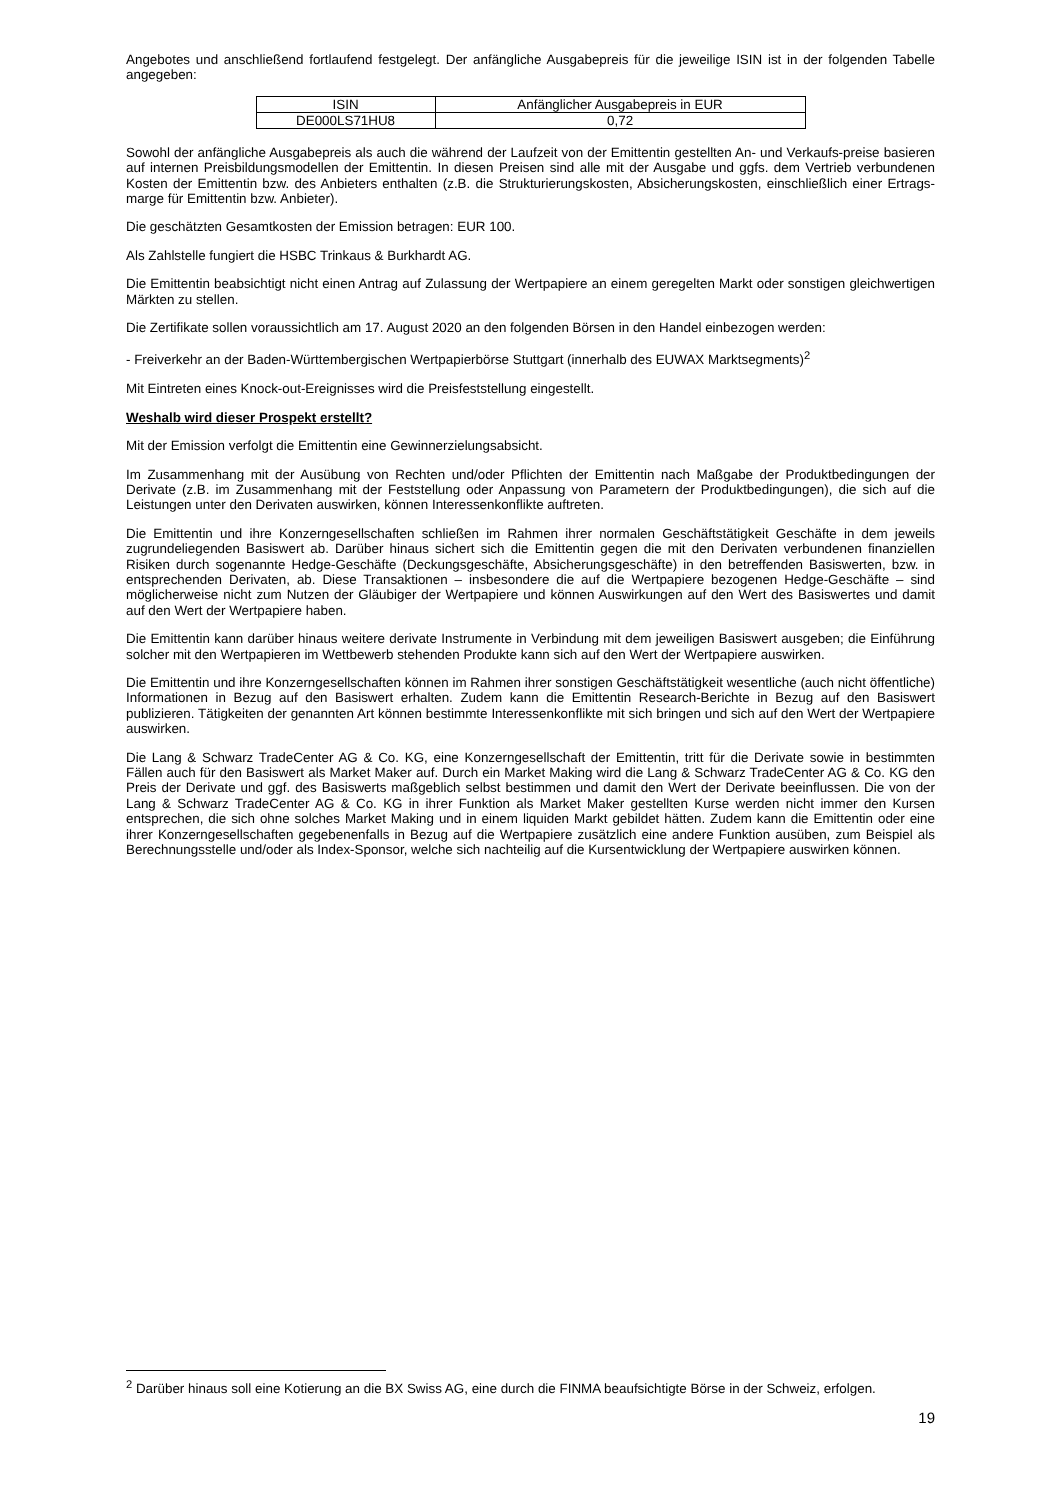Angebotes und anschließend fortlaufend festgelegt. Der anfängliche Ausgabepreis für die jeweilige ISIN ist in der folgenden Tabelle angegeben:
| ISIN | Anfänglicher Ausgabepreis in EUR |
| DE000LS71HU8 | 0,72 |
Sowohl der anfängliche Ausgabepreis als auch die während der Laufzeit von der Emittentin gestellten An- und Verkaufs-preise basieren auf internen Preisbildungsmodellen der Emittentin. In diesen Preisen sind alle mit der Ausgabe und ggfs. dem Vertrieb verbundenen Kosten der Emittentin bzw. des Anbieters enthalten (z.B. die Strukturierungskosten, Absicherungskosten, einschließlich einer Ertrags-marge für Emittentin bzw. Anbieter).
Die geschätzten Gesamtkosten der Emission betragen: EUR 100.
Als Zahlstelle fungiert die HSBC Trinkaus & Burkhardt AG.
Die Emittentin beabsichtigt nicht einen Antrag auf Zulassung der Wertpapiere an einem geregelten Markt oder sonstigen gleichwertigen Märkten zu stellen.
Die Zertifikate sollen voraussichtlich am 17. August 2020 an den folgenden Börsen in den Handel einbezogen werden:
- Freiverkehr an der Baden-Württembergischen Wertpapierbörse Stuttgart (innerhalb des EUWAX Marktsegments)<sup>2</sup>
Mit Eintreten eines Knock-out-Ereignisses wird die Preisfeststellung eingestellt.
Weshalb wird dieser Prospekt erstellt?
Mit der Emission verfolgt die Emittentin eine Gewinnerzielungsabsicht.
Im Zusammenhang mit der Ausübung von Rechten und/oder Pflichten der Emittentin nach Maßgabe der Produktbedingungen der Derivate (z.B. im Zusammenhang mit der Feststellung oder Anpassung von Parametern der Produktbedingungen), die sich auf die Leistungen unter den Derivaten auswirken, können Interessenkonflikte auftreten.
Die Emittentin und ihre Konzerngesellschaften schließen im Rahmen ihrer normalen Geschäftstätigkeit Geschäfte in dem jeweils zugrundeliegenden Basiswert ab. Darüber hinaus sichert sich die Emittentin gegen die mit den Derivaten verbundenen finanziellen Risiken durch sogenannte Hedge-Geschäfte (Deckungsgeschäfte, Absicherungsgeschäfte) in den betreffenden Basiswerten, bzw. in entsprechenden Derivaten, ab. Diese Transaktionen – insbesondere die auf die Wertpapiere bezogenen Hedge-Geschäfte – sind möglicherweise nicht zum Nutzen der Gläubiger der Wertpapiere und können Auswirkungen auf den Wert des Basiswertes und damit auf den Wert der Wertpapiere haben.
Die Emittentin kann darüber hinaus weitere derivate Instrumente in Verbindung mit dem jeweiligen Basiswert ausgeben; die Einführung solcher mit den Wertpapieren im Wettbewerb stehenden Produkte kann sich auf den Wert der Wertpapiere auswirken.
Die Emittentin und ihre Konzerngesellschaften können im Rahmen ihrer sonstigen Geschäftstätigkeit wesentliche (auch nicht öffentliche) Informationen in Bezug auf den Basiswert erhalten. Zudem kann die Emittentin Research-Berichte in Bezug auf den Basiswert publizieren. Tätigkeiten der genannten Art können bestimmte Interessenkonflikte mit sich bringen und sich auf den Wert der Wertpapiere auswirken.
Die Lang & Schwarz TradeCenter AG & Co. KG, eine Konzerngesellschaft der Emittentin, tritt für die Derivate sowie in bestimmten Fällen auch für den Basiswert als Market Maker auf. Durch ein Market Making wird die Lang & Schwarz TradeCenter AG & Co. KG den Preis der Derivate und ggf. des Basiswerts maßgeblich selbst bestimmen und damit den Wert der Derivate beeinflussen. Die von der Lang & Schwarz TradeCenter AG & Co. KG in ihrer Funktion als Market Maker gestellten Kurse werden nicht immer den Kursen entsprechen, die sich ohne solches Market Making und in einem liquiden Markt gebildet hätten. Zudem kann die Emittentin oder eine ihrer Konzerngesellschaften gegebenenfalls in Bezug auf die Wertpapiere zusätzlich eine andere Funktion ausüben, zum Beispiel als Berechnungsstelle und/oder als Index-Sponsor, welche sich nachteilig auf die Kursentwicklung der Wertpapiere auswirken können.
<sup>2</sup> Darüber hinaus soll eine Kotierung an die BX Swiss AG, eine durch die FINMA beaufsichtigte Börse in der Schweiz, erfolgen.
19